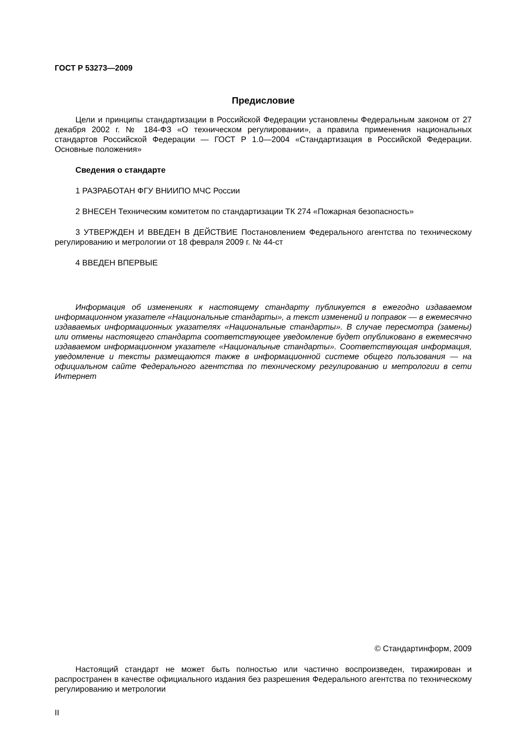ГОСТ Р 53273—2009
Предисловие
Цели и принципы стандартизации в Российской Федерации установлены Федеральным законом от 27 декабря 2002 г. № 184-ФЗ «О техническом регулировании», а правила применения национальных стандартов Российской Федерации — ГОСТ Р 1.0—2004 «Стандартизация в Российской Федерации. Основные положения»
Сведения о стандарте
1 РАЗРАБОТАН ФГУ ВНИИПО МЧС России
2 ВНЕСЕН Техническим комитетом по стандартизации ТК 274 «Пожарная безопасность»
3 УТВЕРЖДЕН И ВВЕДЕН В ДЕЙСТВИЕ Постановлением Федерального агентства по техническому регулированию и метрологии от 18 февраля 2009 г. № 44-ст
4 ВВЕДЕН ВПЕРВЫЕ
Информация об изменениях к настоящему стандарту публикуется в ежегодно издаваемом информационном указателе «Национальные стандарты», а текст изменений и поправок — в ежемесячно издаваемых информационных указателях «Национальные стандарты». В случае пересмотра (замены) или отмены настоящего стандарта соответствующее уведомление будет опубликовано в ежемесячно издаваемом информационном указателе «Национальные стандарты». Соответствующая информация, уведомление и тексты размещаются также в информационной системе общего пользования — на официальном сайте Федерального агентства по техническому регулированию и метрологии в сети Интернет
© Стандартинформ, 2009
Настоящий стандарт не может быть полностью или частично воспроизведен, тиражирован и распространен в качестве официального издания без разрешения Федерального агентства по техническому регулированию и метрологии
II